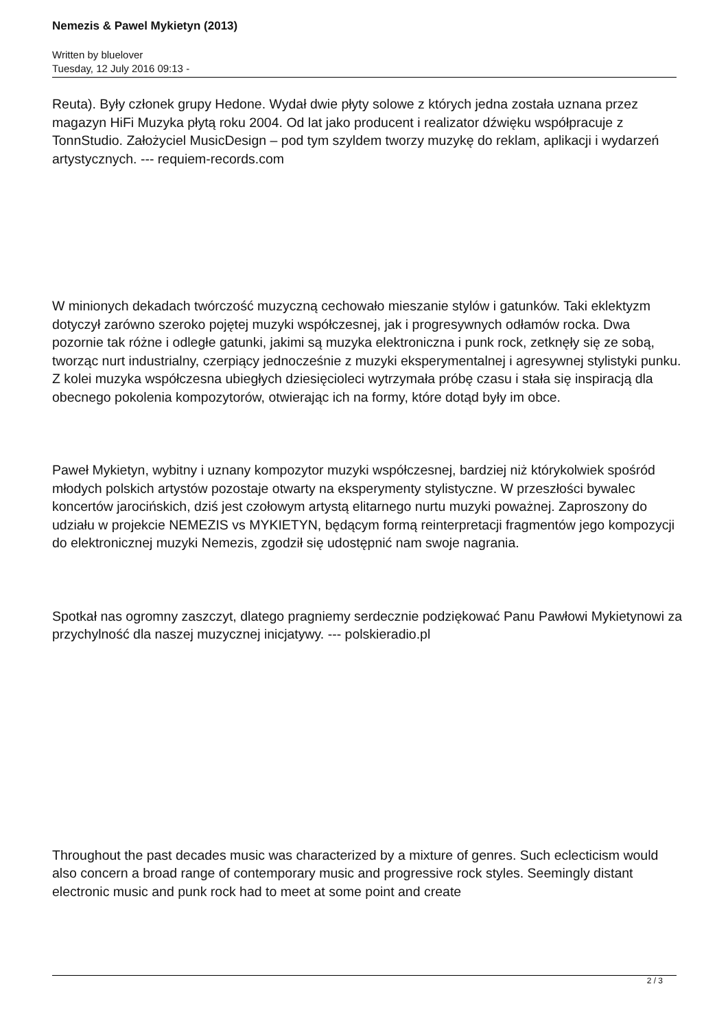Nemezis & Pawel Mykietyn (2013)
Written by bluelover
Tuesday, 12 July 2016 09:13 -
Reuta). Były członek grupy Hedone. Wydał dwie płyty solowe z których jedna została uznana przez magazyn HiFi Muzyka płytą roku 2004. Od lat jako producent i realizator dźwięku współpracuje z TonnStudio. Założyciel MusicDesign – pod tym szyldem tworzy muzykę do reklam, aplikacji i wydarzeń artystycznych. --- requiem-records.com
W minionych dekadach twórczość muzyczną cechowało mieszanie stylów i gatunków. Taki eklektyzm dotyczył zarówno szeroko pojętej muzyki współczesnej, jak i progresywnych odłamów rocka. Dwa pozornie tak różne i odległe gatunki, jakimi są muzyka elektroniczna i punk rock, zetknęły się ze sobą, tworząc nurt industrialny, czerpiący jednocześnie z muzyki eksperymentalnej i agresywnej stylistyki punku. Z kolei muzyka współczesna ubiegłych dziesięcioleci wytrzymała próbę czasu i stała się inspiracją dla obecnego pokolenia kompozytorów, otwierając ich na formy, które dotąd były im obce.
Paweł Mykietyn, wybitny i uznany kompozytor muzyki współczesnej, bardziej niż którykolwiek spośród młodych polskich artystów pozostaje otwarty na eksperymenty stylistyczne. W przeszłości bywalec koncertów jarocińskich, dziś jest czołowym artystą elitarnego nurtu muzyki poważnej. Zaproszony do udziału w projekcie NEMEZIS vs MYKIETYN, będącym formą reinterpretacji fragmentów jego kompozycji do elektronicznej muzyki Nemezis, zgodził się udostępnić nam swoje nagrania.
Spotkał nas ogromny zaszczyt, dlatego pragniemy serdecznie podziękować Panu Pawłowi Mykietynowi za przychylność dla naszej muzycznej inicjatywy. --- polskieradio.pl
Throughout the past decades music was characterized by a mixture of genres. Such eclecticism would also concern a broad range of contemporary music and progressive rock styles. Seemingly distant electronic music and punk rock had to meet at some point and create
2 / 3